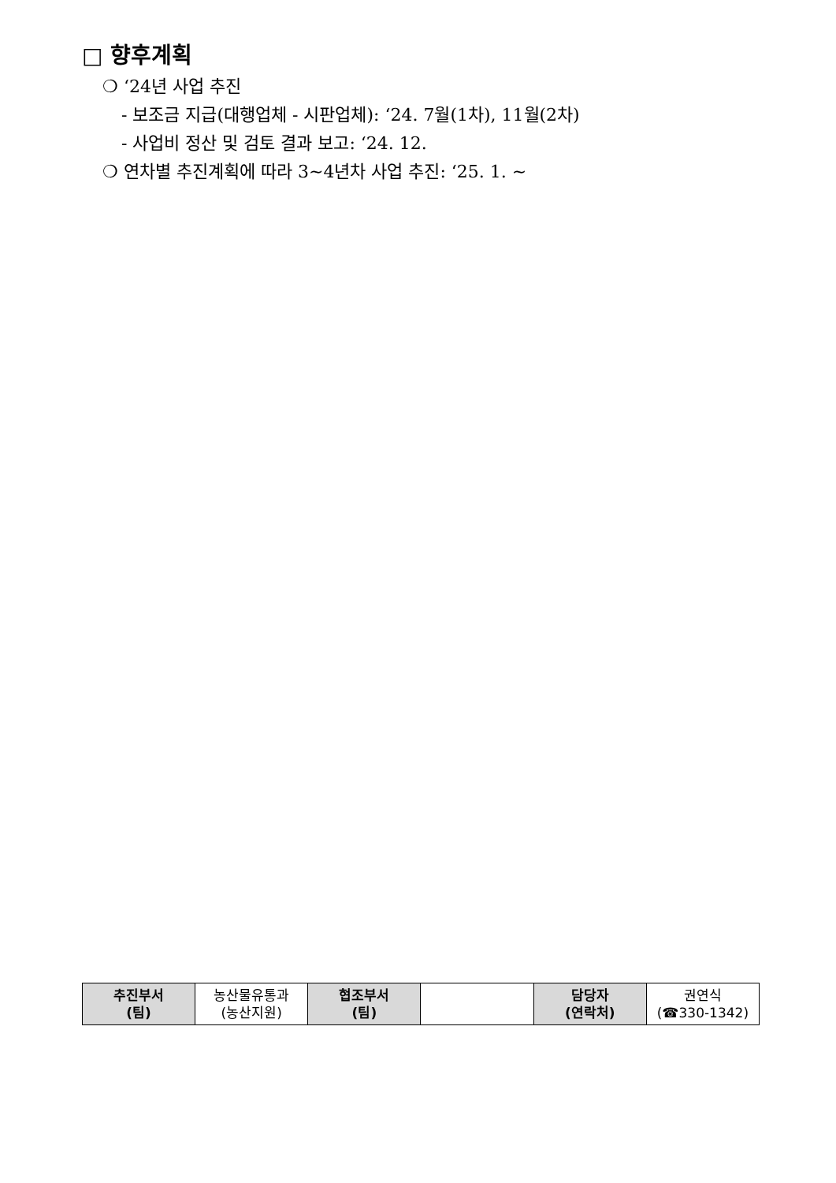□ 향후계획
❍ ‘24년 사업 추진
- 보조금 지급(대행업체 - 시판업체): ‘24. 7월(1차), 11월(2차)
- 사업비 정산 및 검토 결과 보고: ‘24. 12.
❍ 연차별 추진계획에 따라 3~4년차 사업 추진: ‘25. 1. ~
| 추진부서 (팀) | 농산물유통과 (농산지원) | 협조부서 (팀) | | 담당자 (연락처) | 권연식 (☎330-1342) |